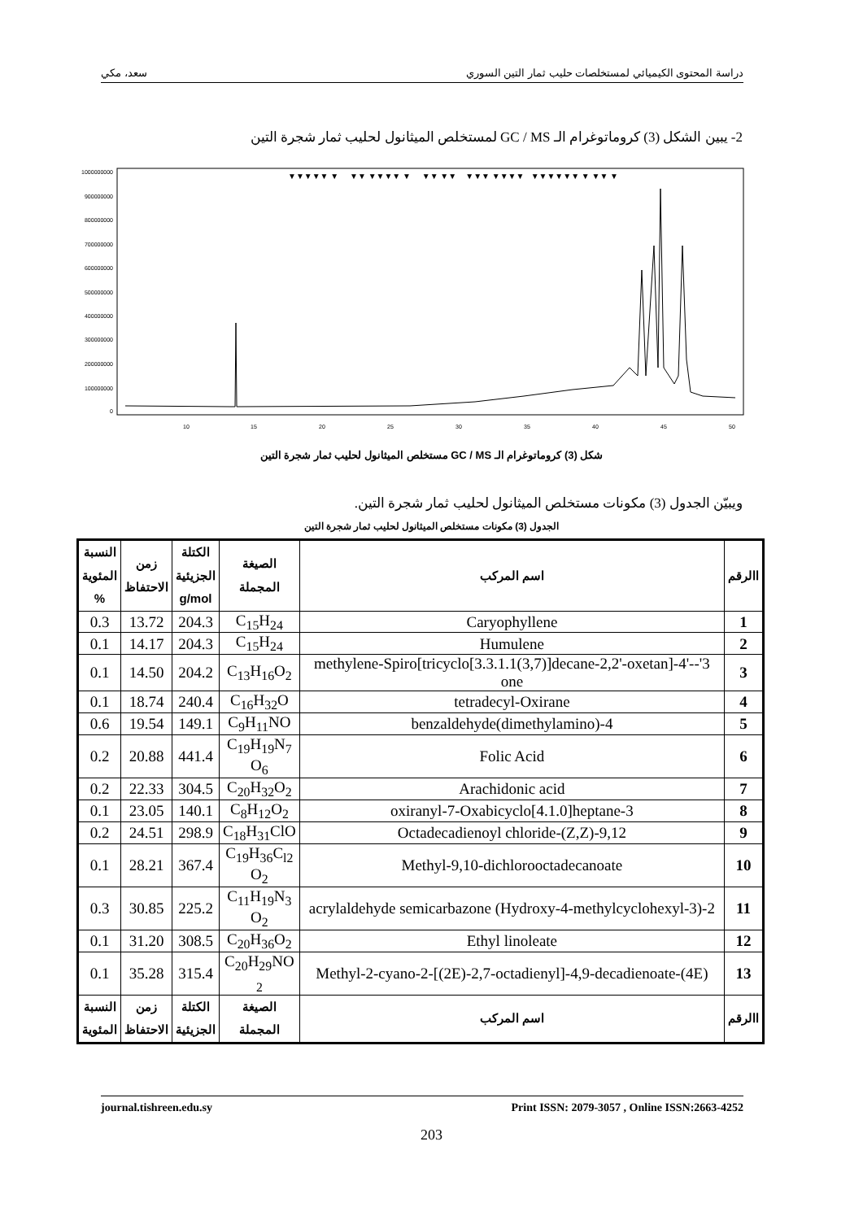دراسة المحتوى الكيميائي لمستخلصات حليب ثمار التين السوري سعد، مكي
2- يبين الشكل (3) كروماتوغرام الـ GC / MS لمستخلص الميثانول لحليب ثمار شجرة التين
1000000000
900000000
800000000
700000000
600000000
500000000
400000000
300000000
200000000
100000000
0
10
15
20
25
30
35
40
45
50
▼▼▼▼▼ ▼ ▼▼ ▼▼▼▼ ▼ ▼▼ ▼▼ ▼▼▼ ▼▼▼▼ ▼▼▼▼▼▼ ▼ ▼▼ ▼
شكل (3) كروماتوغرام الـ GC / MS مستخلص الميثانول لحليب ثمار شجرة التين
ويبيّن الجدول (3) مكونات مستخلص الميثانول لحليب ثمار شجرة التين.
الجدول (3) مكونات مستخلص الميثانول لحليب ثمار شجرة التين
| االرقم | اسم المركب | الصيغة المجملة | الكتلة الجزيئية g/mol | زمن الاحتفاظ | النسبة المئوية % |
| --- | --- | --- | --- | --- | --- |
| 1 | Caryophyllene | C<sub>15</sub>H<sub>24</sub> | 204.3 | 13.72 | 0.3 |
| 2 | Humulene | C<sub>15</sub>H<sub>24</sub> | 204.3 | 14.17 | 0.1 |
| 3 | 3'-methylene-Spiro[tricyclo[3.3.1.1(3,7)]decane-2,2'-oxetan]-4'-one | C<sub>13</sub>H<sub>16</sub>O<sub>2</sub> | 204.2 | 14.50 | 0.1 |
| 4 | tetradecyl-Oxirane | C<sub>16</sub>H<sub>32</sub>O | 240.4 | 18.74 | 0.1 |
| 5 | 4-(dimethylamino)benzaldehyde | C<sub>9</sub>H<sub>11</sub>NO | 149.1 | 19.54 | 0.6 |
| 6 | Folic Acid | C<sub>19</sub>H<sub>19</sub>N<sub>7</sub> O<sub>6</sub> | 441.4 | 20.88 | 0.2 |
| 7 | Arachidonic acid | C<sub>20</sub>H<sub>32</sub>O<sub>2</sub> | 304.5 | 22.33 | 0.2 |
| 8 | 3-oxiranyl-7-Oxabicyclo[4.1.0]heptane | C<sub>8</sub>H<sub>12</sub>O<sub>2</sub> | 140.1 | 23.05 | 0.1 |
| 9 | 9,12-Octadecadienoyl chloride-(Z,Z) | C<sub>18</sub>H<sub>31</sub>ClO | 298.9 | 24.51 | 0.2 |
| 10 | Methyl-9,10-dichlorooctadecanoate | C<sub>19</sub>H<sub>36</sub>C<sub>l2</sub> O<sub>2</sub> | 367.4 | 28.21 | 0.1 |
| 11 | 2-(3-Hydroxy-4-methylcyclohexyl) acrylaldehyde semicarbazone | C<sub>11</sub>H<sub>19</sub>N<sub>3</sub> O<sub>2</sub> | 225.2 | 30.85 | 0.3 |
| 12 | Ethyl linoleate | C<sub>20</sub>H<sub>36</sub>O<sub>2</sub> | 308.5 | 31.20 | 0.1 |
| 13 | Methyl-2-cyano-2-[(2E)-2,7-octadienyl]-4,9-decadienoate-(4E) | C<sub>20</sub>H<sub>29</sub>NO <sub>2</sub> | 315.4 | 35.28 | 0.1 |
| االرقم | اسم المركب | الصيغة المجملة | الكتلة الجزيئية | زمن الاحتفاظ | النسبة المئوية |
journal.tishreen.edu.sy Print ISSN: 2079-3057 , Online ISSN:2663-4252
203